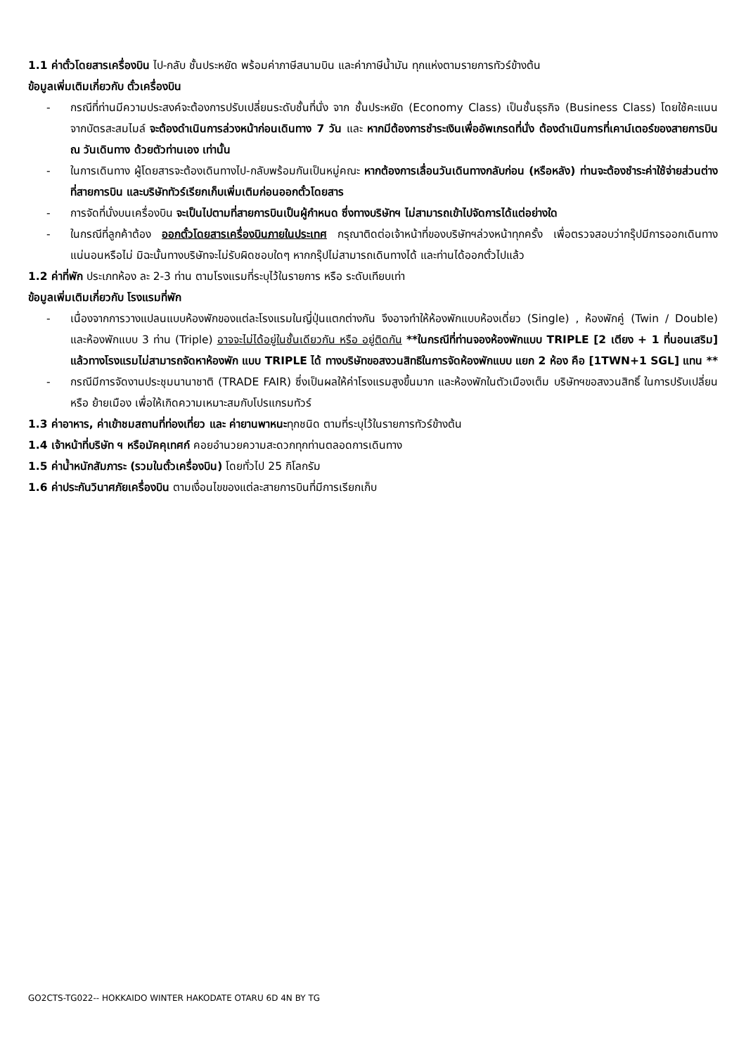1.1 ค่าตั๋วโดยสารเครื่องบิน ไป-กลับ ชั้นประหยัด พร้อมค่าภาษีสนามบิน และค่าภาษีน้ำมัน ทุกแห่งตามรายการทัวร์ข้างต้น
ข้อมูลเพิ่มเติมเกี่ยวกับ ตั๋วเครื่องบิน
- กรณีที่ท่านมีความประสงค์จะต้องการปรับเปลี่ยนระดับชั้นที่นั่ง จาก ชั้นประหยัด (Economy Class) เป็นชั้นธุรกิจ (Business Class) โดยใช้คะแนนจากบัตรสะสมไมล์ จะต้องดำเนินการล่วงหน้าก่อนเดินทาง 7 วัน และ หากมีต้องการชำระเงินเพื่ออัพเกรดที่นั่ง ต้องดำเนินการที่เคาน์เตอร์ของสายการบิน ณ วันเดินทาง ด้วยตัวท่านเอง เท่านั้น
- ในการเดินทาง ผู้โดยสารจะต้องเดินทางไป-กลับพร้อมกันเป็นหมู่คณะ หากต้องการเลื่อนวันเดินทางกลับก่อน (หรือหลัง) ท่านจะต้องชำระค่าใช้จ่ายส่วนต่างที่สายการบิน และบริษัททัวร์เรียกเก็บเพิ่มเติมก่อนออกตั๋วโดยสาร
- การจัดที่นั่งบนเครื่องบิน จะเป็นไปตามที่สายการบินเป็นผู้กำหนด ซึ่งทางบริษัทฯ ไม่สามารถเข้าไปจัดการได้แต่อย่างใด
- ในกรณีที่ลูกค้าต้อง ออกตั๋วโดยสารเครื่องบินภายในประเทศ กรุณาติดต่อเจ้าหน้าที่ของบริษัทฯล่วงหน้าทุกครั้ง เพื่อตรวจสอบว่ากรุ๊ปมีการออกเดินทางแน่นอนหรือไม่ มิฉะนั้นทางบริษัทจะไม่รับผิดชอบใดๆ หากกรุ๊ปไม่สามารถเดินทางได้ และท่านได้ออกตั๋วไปแล้ว
1.2 ค่าที่พัก ประเภทห้อง ละ 2-3 ท่าน ตามโรงแรมที่ระบุไว้ในรายการ หรือ ระดับเทียบเท่า
ข้อมูลเพิ่มเติมเกี่ยวกับ โรงแรมที่พัก
- เนื่องจากการวางแปลนแบบห้องพักของแต่ละโรงแรมในญี่ปุ่นแตกต่างกัน จึงอาจทำให้ห้องพักแบบห้องเดี่ยว (Single) , ห้องพักคู่ (Twin / Double) และห้องพักแบบ 3 ท่าน (Triple) อาจจะไม่ได้อยู่ในชั้นเดียวกัน หรือ อยู่ติดกัน **ในกรณีที่ท่านจองห้องพักแบบ TRIPLE [2 เตียง + 1 ที่นอนเสริม] แล้วทางโรงแรมไม่สามารถจัดหาห้องพัก แบบ TRIPLE ได้ ทางบริษัทขอสงวนสิทธิในการจัดห้องพักแบบ แยก 2 ห้อง คือ [1TWN+1 SGL] แทน **
- กรณีมีการจัดงานประชุมนานาชาติ (TRADE FAIR) ซึ่งเป็นผลให้ค่าโรงแรมสูงขึ้นมาก และห้องพักในตัวเมืองเต็ม บริษัทฯขอสงวนสิทธิ์ ในการปรับเปลี่ยน หรือ ย้ายเมือง เพื่อให้เกิดความเหมาะสมกับโปรแกรมทัวร์
1.3 ค่าอาหาร, ค่าเข้าชมสถานที่ท่องเที่ยว และ ค่ายานพาหนะทุกชนิด ตามที่ระบุไว้ในรายการทัวร์ข้างต้น
1.4 เจ้าหน้าที่บริษัท ฯ หรือมัคคุเทศก์ คอยอำนวยความสะดวกทุกท่านตลอดการเดินทาง
1.5 ค่าน้ำหนักสัมภาระ (รวมในตั๋วเครื่องบิน) โดยทั่วไป 25 กิโลกรัม
1.6 ค่าประกันวินาศภัยเครื่องบิน ตามเงื่อนไขของแต่ละสายการบินที่มีการเรียกเก็บ
GO2CTS-TG022-- HOKKAIDO WINTER HAKODATE OTARU 6D 4N BY TG